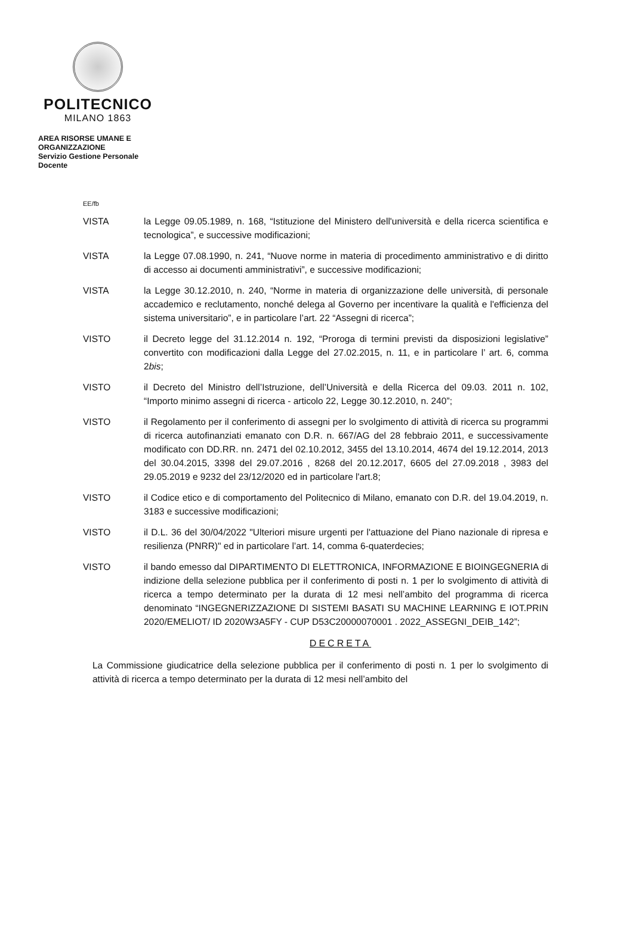POLITECNICO
MILANO 1863
AREA RISORSE UMANE E ORGANIZZAZIONE
Servizio Gestione Personale Docente
EE/fb
VISTA la Legge 09.05.1989, n. 168, “Istituzione del Ministero dell'università e della ricerca scientifica e tecnologica”, e successive modificazioni;
VISTA la Legge 07.08.1990, n. 241, “Nuove norme in materia di procedimento amministrativo e di diritto di accesso ai documenti amministrativi”, e successive modificazioni;
VISTA la Legge 30.12.2010, n. 240, “Norme in materia di organizzazione delle università, di personale accademico e reclutamento, nonché delega al Governo per incentivare la qualità e l'efficienza del sistema universitario”, e in particolare l’art. 22 “Assegni di ricerca”;
VISTO il Decreto legge del 31.12.2014 n. 192, “Proroga di termini previsti da disposizioni legislative” convertito con modificazioni dalla Legge del 27.02.2015, n. 11, e in particolare l’ art. 6, comma 2bis;
VISTO il Decreto del Ministro dell’Istruzione, dell’Università e della Ricerca del 09.03. 2011 n. 102, “Importo minimo assegni di ricerca - articolo 22, Legge 30.12.2010, n. 240”;
VISTO il Regolamento per il conferimento di assegni per lo svolgimento di attività di ricerca su programmi di ricerca autofinanziati emanato con D.R. n. 667/AG del 28 febbraio 2011, e successivamente modificato con DD.RR. nn. 2471 del 02.10.2012, 3455 del 13.10.2014, 4674 del 19.12.2014, 2013 del 30.04.2015, 3398 del 29.07.2016 , 8268 del 20.12.2017, 6605 del 27.09.2018 , 3983 del 29.05.2019 e 9232 del 23/12/2020 ed in particolare l'art.8;
VISTO il Codice etico e di comportamento del Politecnico di Milano, emanato con D.R. del 19.04.2019, n. 3183 e successive modificazioni;
VISTO il D.L. 36 del 30/04/2022 "Ulteriori misure urgenti per l'attuazione del Piano nazionale di ripresa e resilienza (PNRR)" ed in particolare l’art. 14, comma 6-quaterdecies;
VISTO il bando emesso dal DIPARTIMENTO DI ELETTRONICA, INFORMAZIONE E BIOINGEGNERIA di indizione della selezione pubblica per il conferimento di posti n. 1 per lo svolgimento di attività di ricerca a tempo determinato per la durata di 12 mesi nell’ambito del programma di ricerca denominato “INGEGNERIZZAZIONE DI SISTEMI BASATI SU MACHINE LEARNING E IOT.PRIN 2020/EMELIOT/ ID 2020W3A5FY - CUP D53C20000070001 . 2022_ASSEGNI_DEIB_142”;
DECRETA
La Commissione giudicatrice della selezione pubblica per il conferimento di posti n. 1 per lo svolgimento di attività di ricerca a tempo determinato per la durata di 12 mesi nell’ambito del